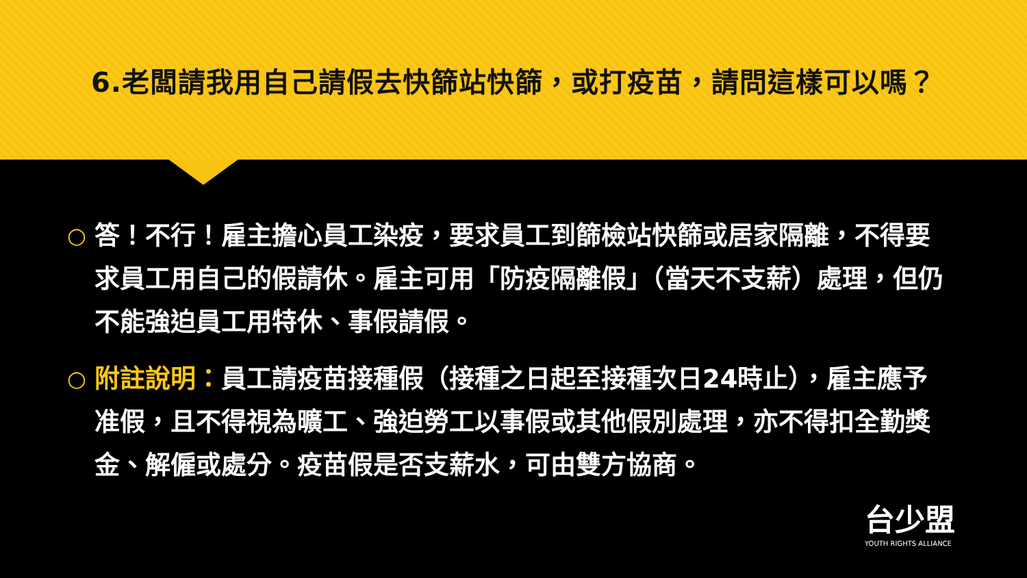6.老闆請我用自己請假去快篩站快篩，或打疫苗，請問這樣可以嗎？
○
答！不行！雇主擔心員工染疫，要求員工到篩檢站快篩或居家隔離，不得要求員工用自己的假請休。雇主可用「防疫隔離假」（當天不支薪）處理，但仍不能強迫員工用特休、事假請假。
○
附註說明：員工請疫苗接種假（接種之日起至接種次日24時止），雇主應予准假，且不得視為曠工、強迫勞工以事假或其他假別處理，亦不得扣全勤獎金、解僱或處分。疫苗假是否支薪水，可由雙方協商。
台少盟
YOUTH RIGHTS ALLIANCE